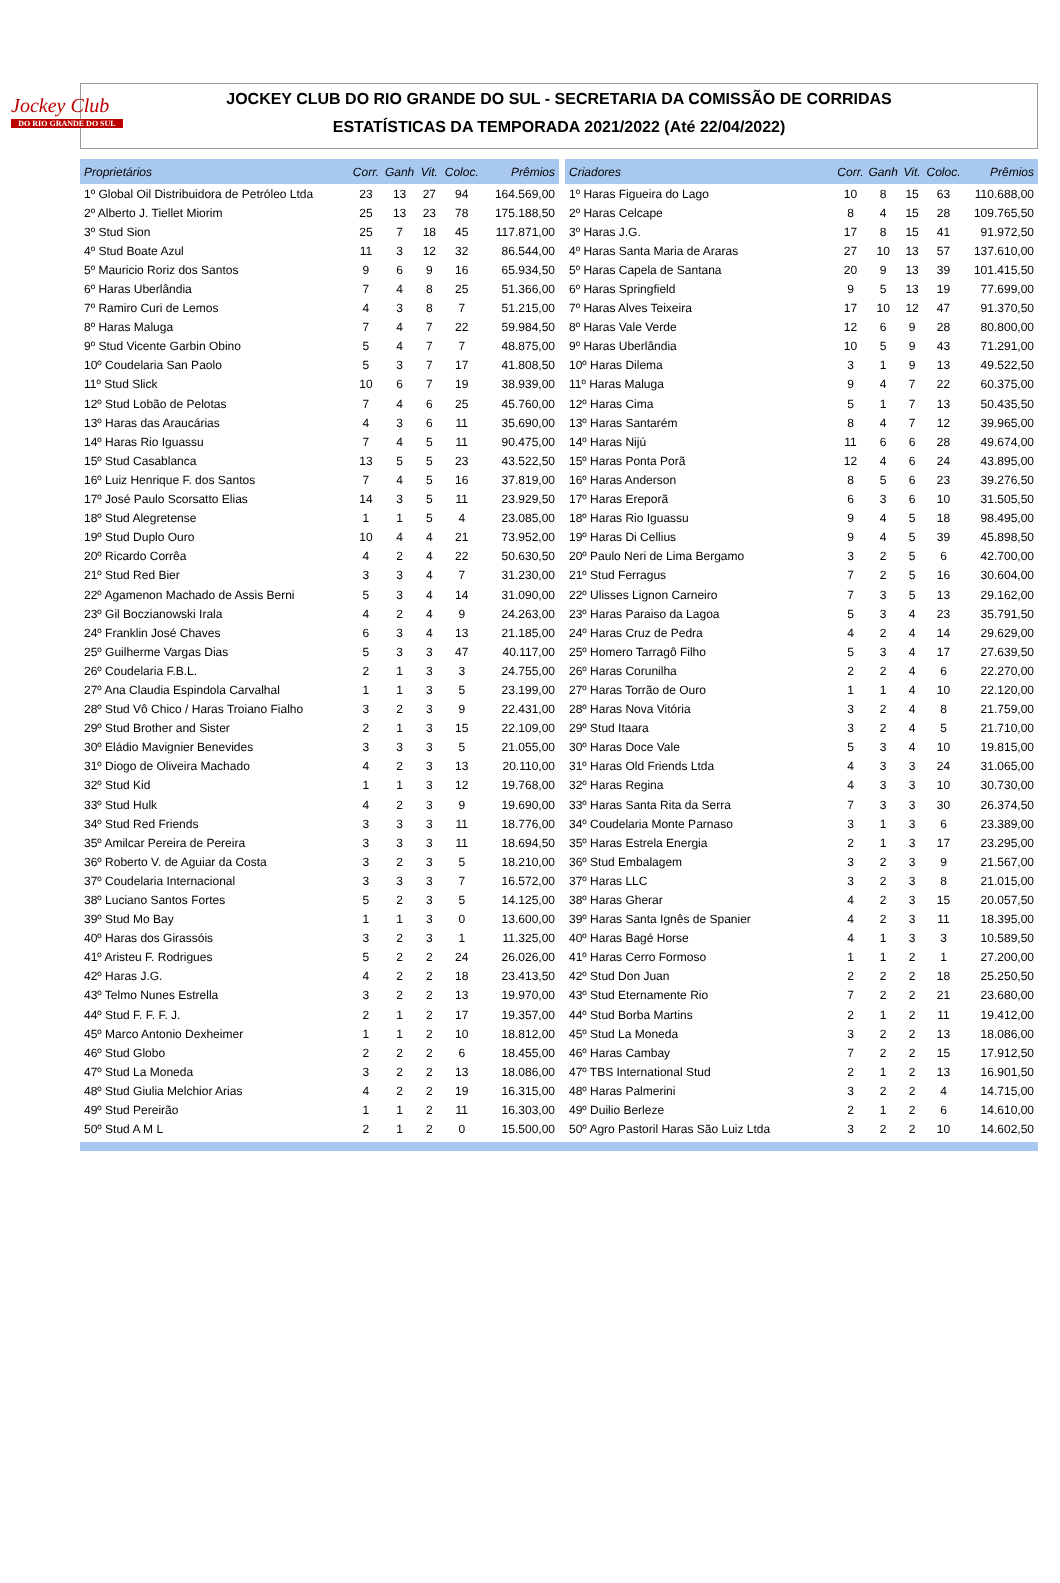Jockey Club
DO RIO GRANDE DO SUL
JOCKEY CLUB DO RIO GRANDE DO SUL - SECRETARIA DA COMISSÃO DE CORRIDAS
ESTATÍSTICAS DA TEMPORADA 2021/2022 (Até 22/04/2022)
| Proprietários | Corr. | Ganh | Vit. | Coloc. | Prêmios |
| --- | --- | --- | --- | --- | --- |
| 1º Global Oil Distribuidora de Petróleo Ltda | 23 | 13 | 27 | 94 | 164.569,00 |
| 2º Alberto J. Tiellet Miorim | 25 | 13 | 23 | 78 | 175.188,50 |
| 3º Stud Sion | 25 | 7 | 18 | 45 | 117.871,00 |
| 4º Stud Boate Azul | 11 | 3 | 12 | 32 | 86.544,00 |
| 5º Mauricio Roriz dos Santos | 9 | 6 | 9 | 16 | 65.934,50 |
| 6º Haras Uberlândia | 7 | 4 | 8 | 25 | 51.366,00 |
| 7º Ramiro Curi de Lemos | 4 | 3 | 8 | 7 | 51.215,00 |
| 8º Haras Maluga | 7 | 4 | 7 | 22 | 59.984,50 |
| 9º Stud Vicente Garbin Obino | 5 | 4 | 7 | 7 | 48.875,00 |
| 10º Coudelaria San Paolo | 5 | 3 | 7 | 17 | 41.808,50 |
| 11º Stud Slick | 10 | 6 | 7 | 19 | 38.939,00 |
| 12º Stud Lobão de Pelotas | 7 | 4 | 6 | 25 | 45.760,00 |
| 13º Haras das Araucárias | 4 | 3 | 6 | 11 | 35.690,00 |
| 14º Haras Rio Iguassu | 7 | 4 | 5 | 11 | 90.475,00 |
| 15º Stud Casablanca | 13 | 5 | 5 | 23 | 43.522,50 |
| 16º Luiz Henrique F. dos Santos | 7 | 4 | 5 | 16 | 37.819,00 |
| 17º José Paulo Scorsatto Elias | 14 | 3 | 5 | 11 | 23.929,50 |
| 18º Stud Alegretense | 1 | 1 | 5 | 4 | 23.085,00 |
| 19º Stud Duplo Ouro | 10 | 4 | 4 | 21 | 73.952,00 |
| 20º Ricardo Corrêa | 4 | 2 | 4 | 22 | 50.630,50 |
| 21º Stud Red Bier | 3 | 3 | 4 | 7 | 31.230,00 |
| 22º Agamenon Machado de Assis Berni | 5 | 3 | 4 | 14 | 31.090,00 |
| 23º Gil Boczianowski Irala | 4 | 2 | 4 | 9 | 24.263,00 |
| 24º Franklin José Chaves | 6 | 3 | 4 | 13 | 21.185,00 |
| 25º Guilherme Vargas Dias | 5 | 3 | 3 | 47 | 40.117,00 |
| 26º Coudelaria F.B.L. | 2 | 1 | 3 | 3 | 24.755,00 |
| 27º Ana Claudia Espindola Carvalhal | 1 | 1 | 3 | 5 | 23.199,00 |
| 28º Stud Vô Chico / Haras Troiano Fialho | 3 | 2 | 3 | 9 | 22.431,00 |
| 29º Stud Brother and Sister | 2 | 1 | 3 | 15 | 22.109,00 |
| 30º Eládio Mavignier Benevides | 3 | 3 | 3 | 5 | 21.055,00 |
| 31º Diogo de Oliveira Machado | 4 | 2 | 3 | 13 | 20.110,00 |
| 32º Stud Kid | 1 | 1 | 3 | 12 | 19.768,00 |
| 33º Stud Hulk | 4 | 2 | 3 | 9 | 19.690,00 |
| 34º Stud Red Friends | 3 | 3 | 3 | 11 | 18.776,00 |
| 35º Amilcar Pereira de Pereira | 3 | 3 | 3 | 11 | 18.694,50 |
| 36º Roberto V. de Aguiar da Costa | 3 | 2 | 3 | 5 | 18.210,00 |
| 37º Coudelaria Internacional | 3 | 3 | 3 | 7 | 16.572,00 |
| 38º Luciano Santos Fortes | 5 | 2 | 3 | 5 | 14.125,00 |
| 39º Stud Mo Bay | 1 | 1 | 3 | 0 | 13.600,00 |
| 40º Haras dos Girassóis | 3 | 2 | 3 | 1 | 11.325,00 |
| 41º Aristeu F. Rodrigues | 5 | 2 | 2 | 24 | 26.026,00 |
| 42º Haras J.G. | 4 | 2 | 2 | 18 | 23.413,50 |
| 43º Telmo Nunes Estrella | 3 | 2 | 2 | 13 | 19.970,00 |
| 44º Stud F. F. F. J. | 2 | 1 | 2 | 17 | 19.357,00 |
| 45º Marco Antonio Dexheimer | 1 | 1 | 2 | 10 | 18.812,00 |
| 46º Stud Globo | 2 | 2 | 2 | 6 | 18.455,00 |
| 47º Stud La Moneda | 3 | 2 | 2 | 13 | 18.086,00 |
| 48º Stud Giulia Melchior Arias | 4 | 2 | 2 | 19 | 16.315,00 |
| 49º Stud Pereirão | 1 | 1 | 2 | 11 | 16.303,00 |
| 50º Stud A M L | 2 | 1 | 2 | 0 | 15.500,00 |
| Criadores | Corr. | Ganh | Vit. | Coloc. | Prêmios |
| --- | --- | --- | --- | --- | --- |
| 1º Haras Figueira do Lago | 10 | 8 | 15 | 63 | 110.688,00 |
| 2º Haras Celcape | 8 | 4 | 15 | 28 | 109.765,50 |
| 3º Haras J.G. | 17 | 8 | 15 | 41 | 91.972,50 |
| 4º Haras Santa Maria de Araras | 27 | 10 | 13 | 57 | 137.610,00 |
| 5º Haras Capela de Santana | 20 | 9 | 13 | 39 | 101.415,50 |
| 6º Haras Springfield | 9 | 5 | 13 | 19 | 77.699,00 |
| 7º Haras Alves Teixeira | 17 | 10 | 12 | 47 | 91.370,50 |
| 8º Haras Vale Verde | 12 | 6 | 9 | 28 | 80.800,00 |
| 9º Haras Uberlândia | 10 | 5 | 9 | 43 | 71.291,00 |
| 10º Haras Dilema | 3 | 1 | 9 | 13 | 49.522,50 |
| 11º Haras Maluga | 9 | 4 | 7 | 22 | 60.375,00 |
| 12º Haras Cima | 5 | 1 | 7 | 13 | 50.435,50 |
| 13º Haras Santarém | 8 | 4 | 7 | 12 | 39.965,00 |
| 14º Haras Nijú | 11 | 6 | 6 | 28 | 49.674,00 |
| 15º Haras Ponta Porã | 12 | 4 | 6 | 24 | 43.895,00 |
| 16º Haras Anderson | 8 | 5 | 6 | 23 | 39.276,50 |
| 17º Haras Ereporã | 6 | 3 | 6 | 10 | 31.505,50 |
| 18º Haras Rio Iguassu | 9 | 4 | 5 | 18 | 98.495,00 |
| 19º Haras Di Cellius | 9 | 4 | 5 | 39 | 45.898,50 |
| 20º Paulo Neri de Lima Bergamo | 3 | 2 | 5 | 6 | 42.700,00 |
| 21º Stud Ferragus | 7 | 2 | 5 | 16 | 30.604,00 |
| 22º Ulisses Lignon Carneiro | 7 | 3 | 5 | 13 | 29.162,00 |
| 23º Haras Paraiso da Lagoa | 5 | 3 | 4 | 23 | 35.791,50 |
| 24º Haras Cruz de Pedra | 4 | 2 | 4 | 14 | 29.629,00 |
| 25º Homero Tarragô Filho | 5 | 3 | 4 | 17 | 27.639,50 |
| 26º Haras Corunilha | 2 | 2 | 4 | 6 | 22.270,00 |
| 27º Haras Torrão de Ouro | 1 | 1 | 4 | 10 | 22.120,00 |
| 28º Haras Nova Vitória | 3 | 2 | 4 | 8 | 21.759,00 |
| 29º Stud Itaara | 3 | 2 | 4 | 5 | 21.710,00 |
| 30º Haras Doce Vale | 5 | 3 | 4 | 10 | 19.815,00 |
| 31º Haras Old Friends Ltda | 4 | 3 | 3 | 24 | 31.065,00 |
| 32º Haras Regina | 4 | 3 | 3 | 10 | 30.730,00 |
| 33º Haras Santa Rita da Serra | 7 | 3 | 3 | 30 | 26.374,50 |
| 34º Coudelaria Monte Parnaso | 3 | 1 | 3 | 6 | 23.389,00 |
| 35º Haras Estrela Energia | 2 | 1 | 3 | 17 | 23.295,00 |
| 36º Stud Embalagem | 3 | 2 | 3 | 9 | 21.567,00 |
| 37º Haras LLC | 3 | 2 | 3 | 8 | 21.015,00 |
| 38º Haras Gherar | 4 | 2 | 3 | 15 | 20.057,50 |
| 39º Haras Santa Ignês de Spanier | 4 | 2 | 3 | 11 | 18.395,00 |
| 40º Haras Bagé Horse | 4 | 1 | 3 | 3 | 10.589,50 |
| 41º Haras Cerro Formoso | 1 | 1 | 2 | 1 | 27.200,00 |
| 42º Stud Don Juan | 2 | 2 | 2 | 18 | 25.250,50 |
| 43º Stud Eternamente Rio | 7 | 2 | 2 | 21 | 23.680,00 |
| 44º Stud Borba Martins | 2 | 1 | 2 | 11 | 19.412,00 |
| 45º Stud La Moneda | 3 | 2 | 2 | 13 | 18.086,00 |
| 46º Haras Cambay | 7 | 2 | 2 | 15 | 17.912,50 |
| 47º TBS International Stud | 2 | 1 | 2 | 13 | 16.901,50 |
| 48º Haras Palmerini | 3 | 2 | 2 | 4 | 14.715,00 |
| 49º Duilio Berleze | 2 | 1 | 2 | 6 | 14.610,00 |
| 50º Agro Pastoril Haras São Luiz Ltda | 3 | 2 | 2 | 10 | 14.602,50 |